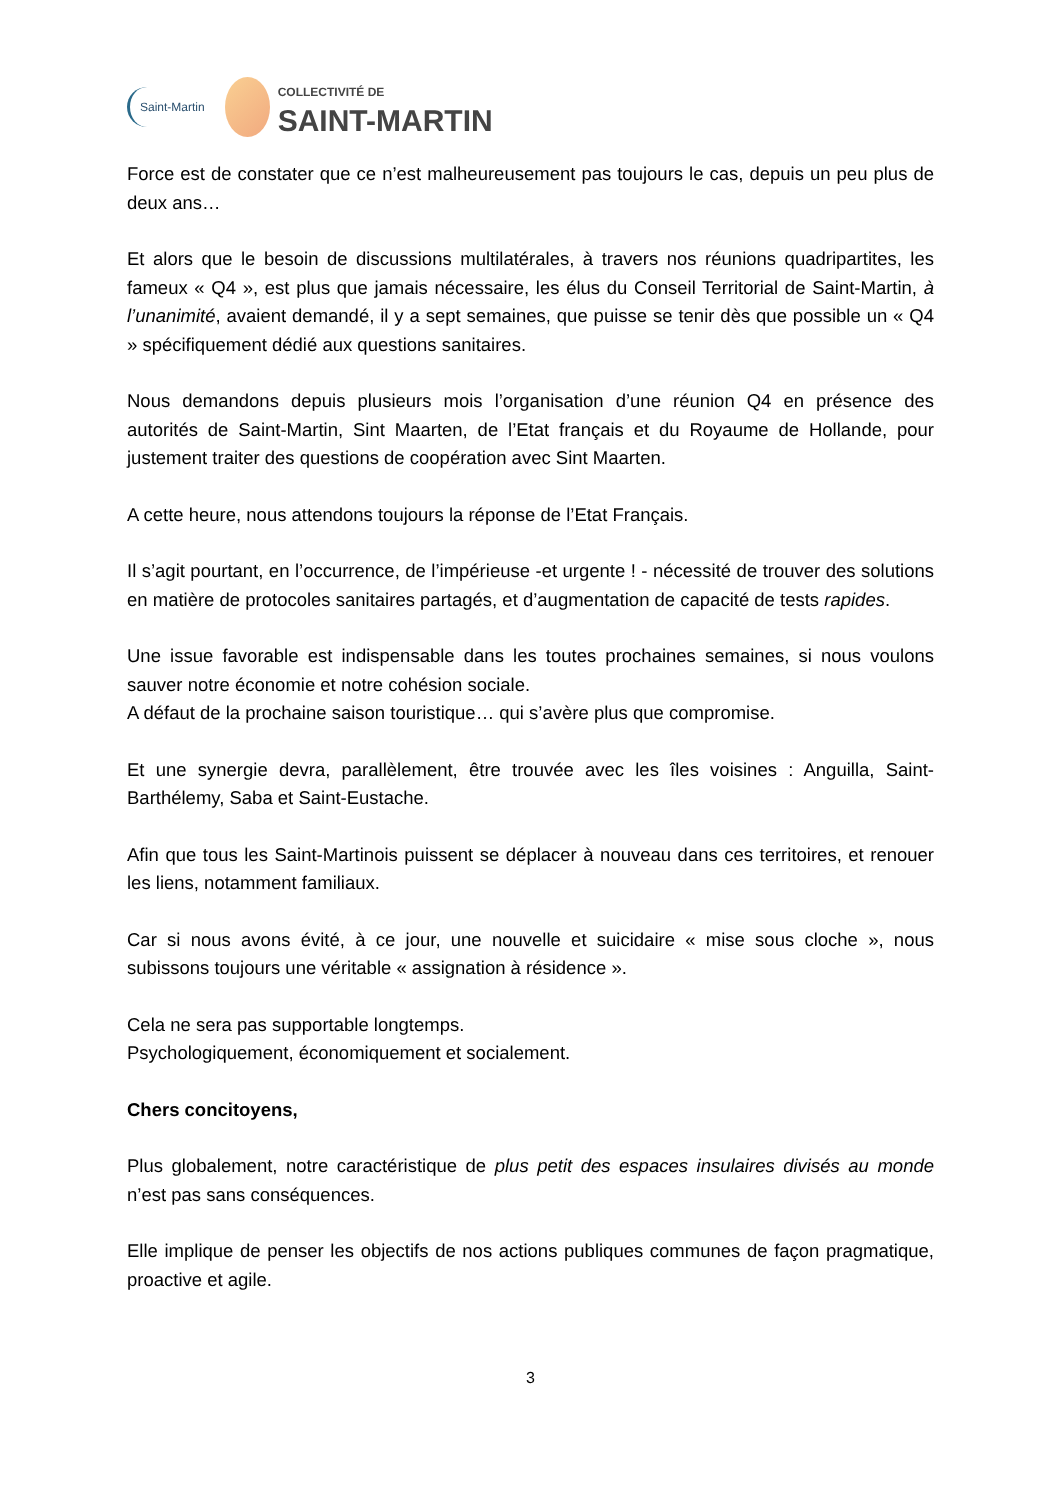Saint-Martin
COLLECTIVITÉ DE
SAINT-MARTIN
Force est de constater que ce n’est malheureusement pas toujours le cas, depuis un peu plus de deux ans…
Et alors que le besoin de discussions multilatérales, à travers nos réunions quadripartites, les fameux « Q4 », est plus que jamais nécessaire, les élus du Conseil Territorial de Saint-Martin, à l’unanimité, avaient demandé, il y a sept semaines, que puisse se tenir dès que possible un « Q4 » spécifiquement dédié aux questions sanitaires.
Nous demandons depuis plusieurs mois l’organisation d’une réunion Q4 en présence des autorités de Saint-Martin, Sint Maarten, de l’Etat français et du Royaume de Hollande, pour justement traiter des questions de coopération avec Sint Maarten.
A cette heure, nous attendons toujours la réponse de l’Etat Français.
Il s’agit pourtant, en l’occurrence, de l’impérieuse -et urgente ! - nécessité de trouver des solutions en matière de protocoles sanitaires partagés, et d’augmentation de capacité de tests rapides.
Une issue favorable est indispensable dans les toutes prochaines semaines, si nous voulons sauver notre économie et notre cohésion sociale.
A défaut de la prochaine saison touristique… qui s’avère plus que compromise.
Et une synergie devra, parallèlement, être trouvée avec les îles voisines : Anguilla, Saint-Barthélemy, Saba et Saint-Eustache.
Afin que tous les Saint-Martinois puissent se déplacer à nouveau dans ces territoires, et renouer les liens, notamment familiaux.
Car si nous avons évité, à ce jour, une nouvelle et suicidaire « mise sous cloche », nous subissons toujours une véritable « assignation à résidence ».
Cela ne sera pas supportable longtemps.
Psychologiquement, économiquement et socialement.
Chers concitoyens,
Plus globalement, notre caractéristique de plus petit des espaces insulaires divisés au monde n’est pas sans conséquences.
Elle implique de penser les objectifs de nos actions publiques communes de façon pragmatique, proactive et agile.
3